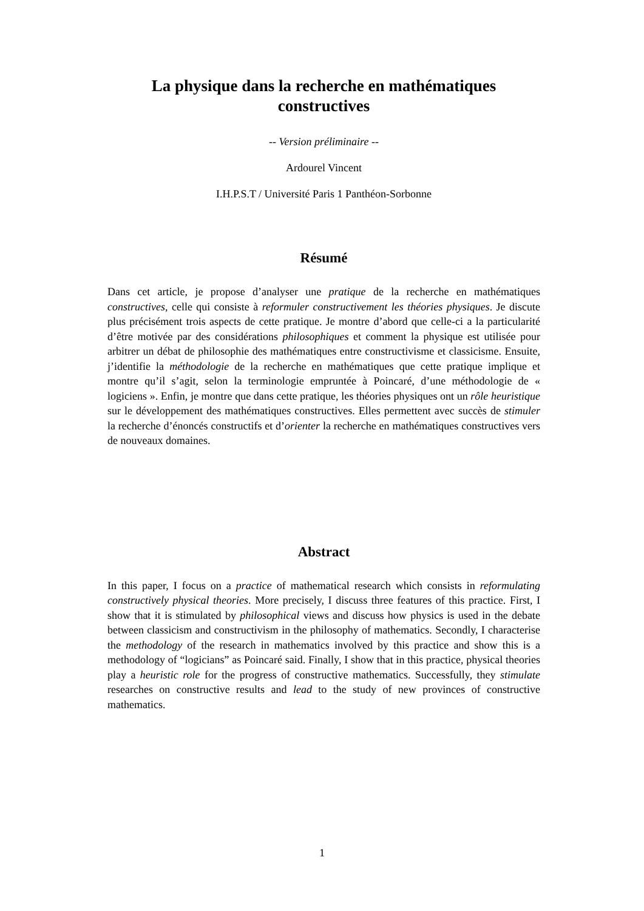La physique dans la recherche en mathématiques constructives
-- Version préliminaire --
Ardourel Vincent
I.H.P.S.T / Université Paris 1 Panthéon-Sorbonne
Résumé
Dans cet article, je propose d’analyser une pratique de la recherche en mathématiques constructives, celle qui consiste à reformuler constructivement les théories physiques. Je discute plus précisément trois aspects de cette pratique. Je montre d’abord que celle-ci a la particularité d’être motivée par des considérations philosophiques et comment la physique est utilisée pour arbitrer un débat de philosophie des mathématiques entre constructivisme et classicisme. Ensuite, j’identifie la méthodologie de la recherche en mathématiques que cette pratique implique et montre qu’il s’agit, selon la terminologie empruntée à Poincaré, d’une méthodologie de « logiciens ». Enfin, je montre que dans cette pratique, les théories physiques ont un rôle heuristique sur le développement des mathématiques constructives. Elles permettent avec succès de stimuler la recherche d’énoncés constructifs et d’orienter la recherche en mathématiques constructives vers de nouveaux domaines.
Abstract
In this paper, I focus on a practice of mathematical research which consists in reformulating constructively physical theories. More precisely, I discuss three features of this practice. First, I show that it is stimulated by philosophical views and discuss how physics is used in the debate between classicism and constructivism in the philosophy of mathematics. Secondly, I characterise the methodology of the research in mathematics involved by this practice and show this is a methodology of “logicians” as Poincaré said. Finally, I show that in this practice, physical theories play a heuristic role for the progress of constructive mathematics. Successfully, they stimulate researches on constructive results and lead to the study of new provinces of constructive mathematics.
1